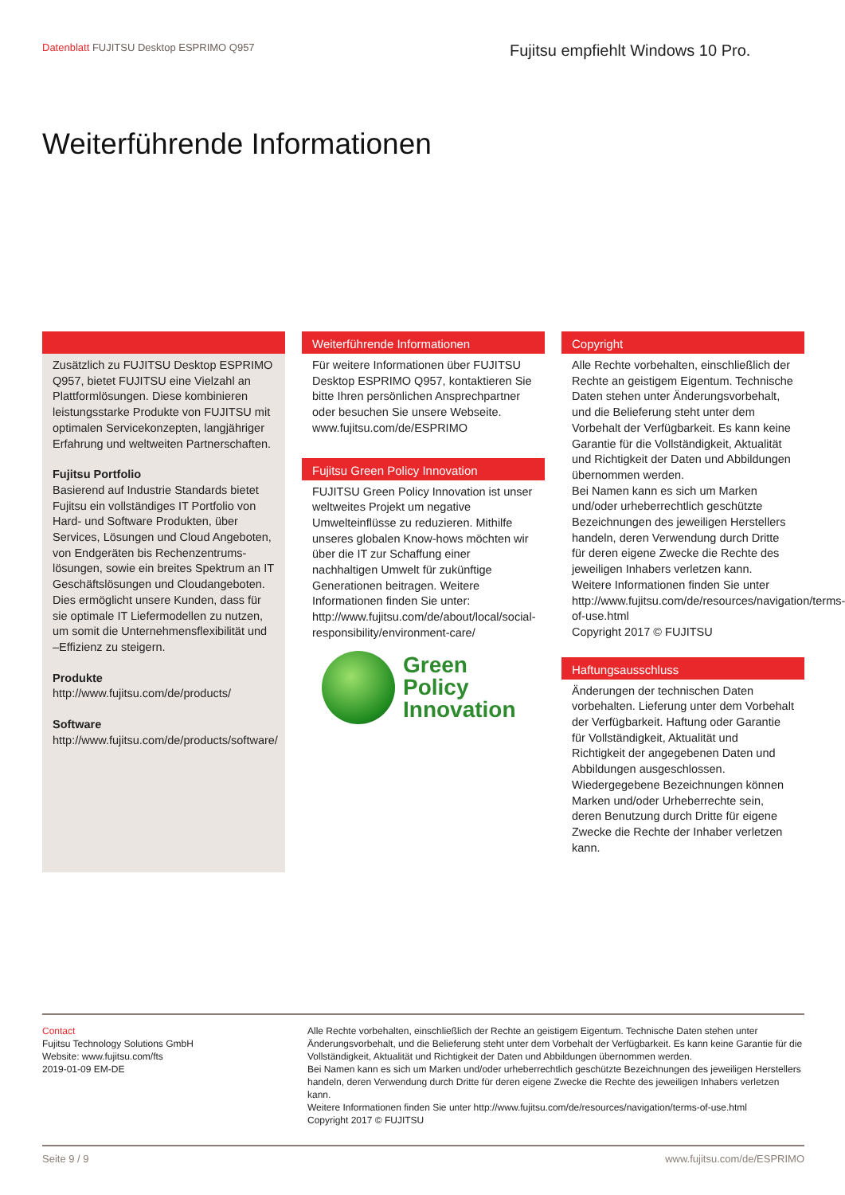Datenblatt FUJITSU Desktop ESPRIMO Q957
Fujitsu empfiehlt Windows 10 Pro.
Weiterführende Informationen
Zusätzlich zu FUJITSU Desktop ESPRIMO Q957, bietet FUJITSU eine Vielzahl an Plattformlösungen. Diese kombinieren leistungsstarke Produkte von FUJITSU mit optimalen Servicekonzepten, langjähriger Erfahrung und weltweiten Partnerschaften.
Fujitsu Portfolio
Basierend auf Industrie Standards bietet Fujitsu ein vollständiges IT Portfolio von Hard- und Software Produkten, über Services, Lösungen und Cloud Angeboten, von Endgeräten bis Rechenzentrums-lösungen, sowie ein breites Spektrum an IT Geschäftslösungen und Cloudangeboten. Dies ermöglicht unsere Kunden, dass für sie optimale IT Liefermodellen zu nutzen, um somit die Unternehmensflexibilität und –Effizienz zu steigern.
Produkte
http://www.fujitsu.com/de/products/
Software
http://www.fujitsu.com/de/products/software/
Weiterführende Informationen
Für weitere Informationen über FUJITSU Desktop ESPRIMO Q957, kontaktieren Sie bitte Ihren persönlichen Ansprechpartner oder besuchen Sie unsere Webseite. www.fujitsu.com/de/ESPRIMO
Fujitsu Green Policy Innovation
FUJITSU Green Policy Innovation ist unser weltweites Projekt um negative Umwelteinflüsse zu reduzieren. Mithilfe unseres globalen Know-hows möchten wir über die IT zur Schaffung einer nachhaltigen Umwelt für zukünftige Generationen beitragen. Weitere Informationen finden Sie unter: http://www.fujitsu.com/de/about/local/social-responsibility/environment-care/
Green
Policy
Innovation
Copyright
Alle Rechte vorbehalten, einschließlich der Rechte an geistigem Eigentum. Technische Daten stehen unter Änderungsvorbehalt, und die Belieferung steht unter dem Vorbehalt der Verfügbarkeit. Es kann keine Garantie für die Vollständigkeit, Aktualität und Richtigkeit der Daten und Abbildungen übernommen werden.
Bei Namen kann es sich um Marken und/oder urheberrechtlich geschützte Bezeichnungen des jeweiligen Herstellers handeln, deren Verwendung durch Dritte für deren eigene Zwecke die Rechte des jeweiligen Inhabers verletzen kann.
Weitere Informationen finden Sie unter http://www.fujitsu.com/de/resources/navigation/terms-of-use.html
Copyright 2017 © FUJITSU
Haftungsausschluss
Änderungen der technischen Daten vorbehalten. Lieferung unter dem Vorbehalt der Verfügbarkeit. Haftung oder Garantie für Vollständigkeit, Aktualität und Richtigkeit der angegebenen Daten und Abbildungen ausgeschlossen. Wiedergegebene Bezeichnungen können Marken und/oder Urheberrechte sein, deren Benutzung durch Dritte für eigene Zwecke die Rechte der Inhaber verletzen kann.
Contact
Fujitsu Technology Solutions GmbH
Website: www.fujitsu.com/fts
2019-01-09 EM-DE
Alle Rechte vorbehalten, einschließlich der Rechte an geistigem Eigentum. Technische Daten stehen unter Änderungsvorbehalt, und die Belieferung steht unter dem Vorbehalt der Verfügbarkeit. Es kann keine Garantie für die Vollständigkeit, Aktualität und Richtigkeit der Daten und Abbildungen übernommen werden.
Bei Namen kann es sich um Marken und/oder urheberrechtlich geschützte Bezeichnungen des jeweiligen Herstellers handeln, deren Verwendung durch Dritte für deren eigene Zwecke die Rechte des jeweiligen Inhabers verletzen kann.
Weitere Informationen finden Sie unter http://www.fujitsu.com/de/resources/navigation/terms-of-use.html
Copyright 2017 © FUJITSU
Seite 9 / 9 www.fujitsu.com/de/ESPRIMO